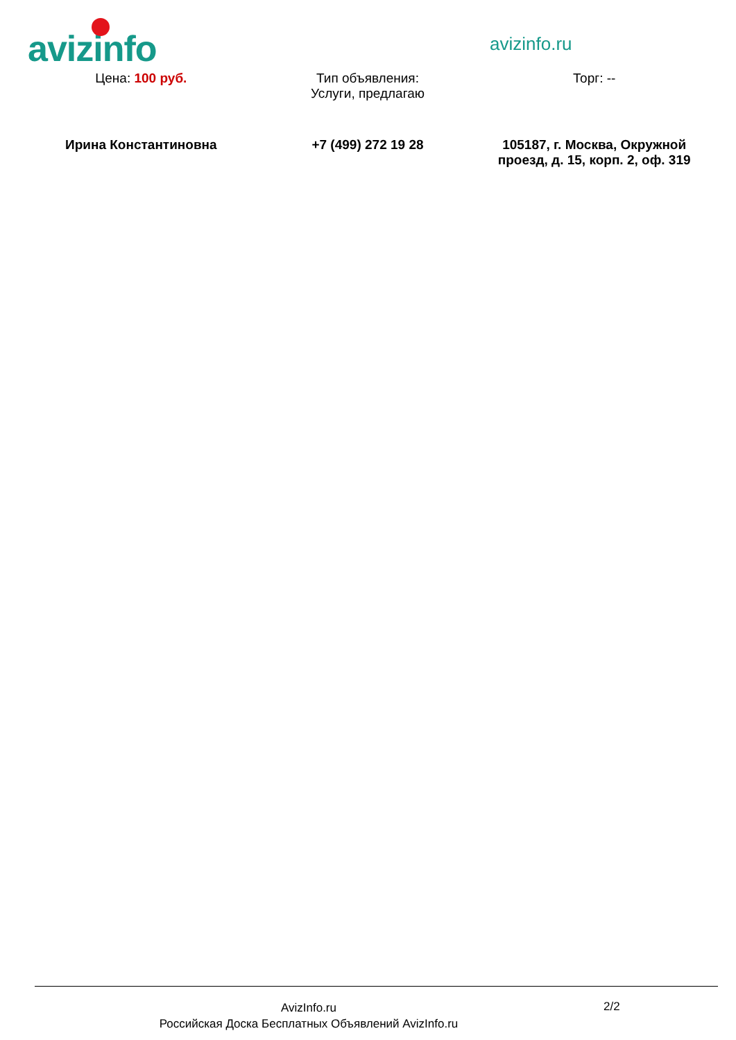avizinfo avizinfo.ru
| Цена: 100 руб. | Тип объявления: Услуги, предлагаю | Торг: -- |
| Ирина Константиновна | +7 (499) 272 19 28 | 105187, г. Москва, Окружной проезд, д. 15, корп. 2, оф. 319 |
AvizInfo.ru
Российская Доска Бесплатных Объявлений AvizInfo.ru
2/2